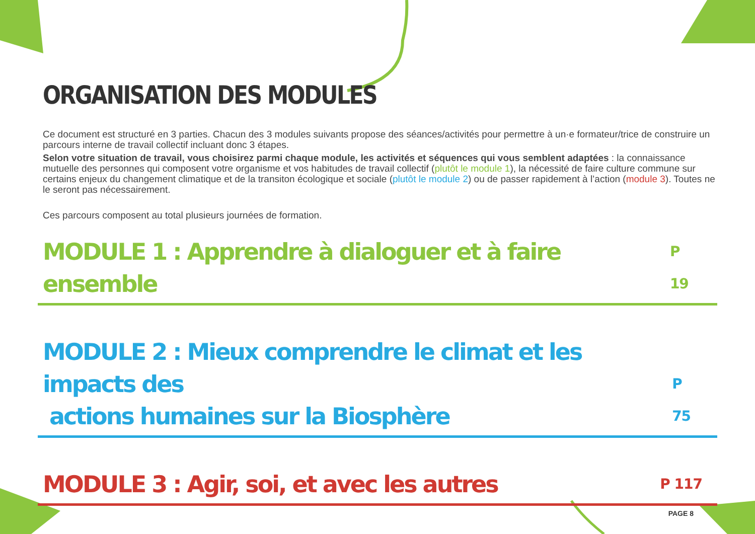ORGANISATION DES MODULES
Ce document est structuré en 3 parties. Chacun des 3 modules suivants propose des séances/activités pour permettre à un·e formateur/trice de construire un parcours interne de travail collectif incluant donc 3 étapes.
Selon votre situation de travail, vous choisirez parmi chaque module, les activités et séquences qui vous semblent adaptées : la connaissance mutuelle des personnes qui composent votre organisme et vos habitudes de travail collectif (plutôt le module 1), la nécessité de faire culture commune sur certains enjeux du changement climatique et de la transiton écologique et sociale (plutôt le module 2) ou de passer rapidement à l’action (module 3). Toutes ne le seront pas nécessairement.
Ces parcours composent au total plusieurs journées de formation.
MODULE 1 : Apprendre à dialoguer et à faire ensemble P 19
MODULE 2 : Mieux comprendre le climat et les impacts des
actions humaines sur la Biosphère P 75
MODULE 3 : Agir, soi, et avec les autres P 117
PAGE 8